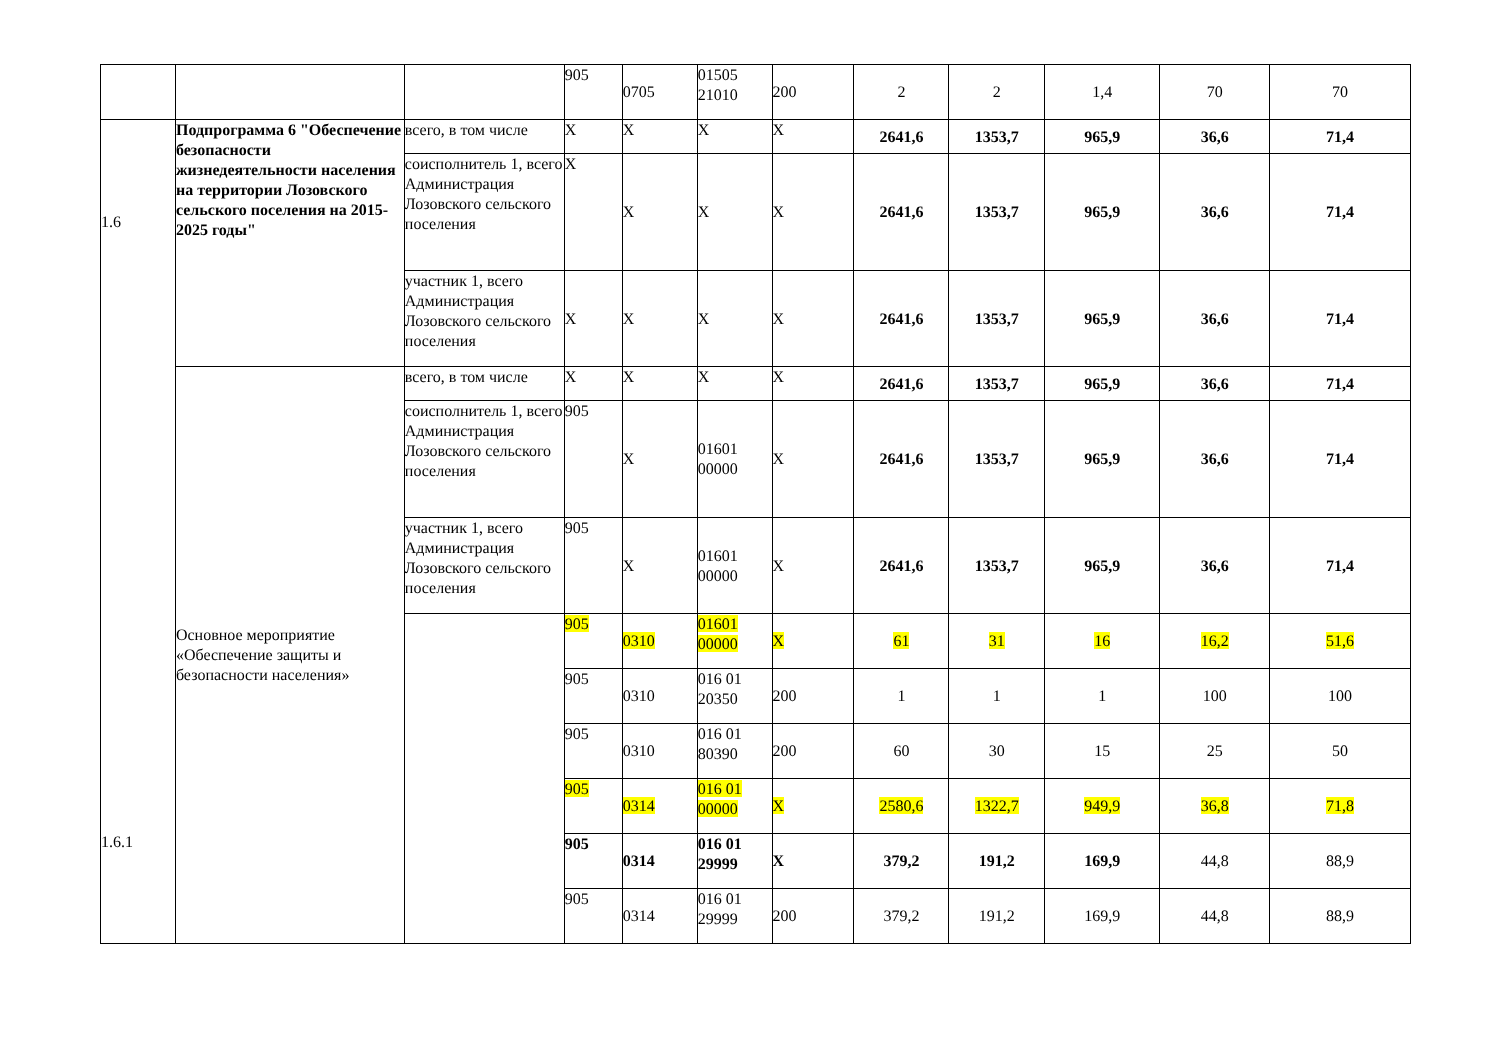| | | | 905 | 0705 | 01505 21010 | 200 | 2 | 2 | 1,4 | 70 | 70 |
| 1.6 1.6.1 | Подпрограмма 6 "Обеспечение безопасности жизнедеятельности населения на территории Лозовского сельского поселения на 2015-2025 годы" | всего, в том числе | Х | Х | Х | Х | 2641,6 | 1353,7 | 965,9 | 36,6 | 71,4 |
| | | соисполнитель 1, всего Администрация Лозовского сельского поселения | Х | Х | Х | Х | 2641,6 | 1353,7 | 965,9 | 36,6 | 71,4 |
| | | участник 1, всего Администрация Лозовского сельского поселения | Х | Х | Х | Х | 2641,6 | 1353,7 | 965,9 | 36,6 | 71,4 |
| | Основное мероприятие «Обеспечение защиты и безопасности населения» | всего, в том числе | Х | Х | Х | Х | 2641,6 | 1353,7 | 965,9 | 36,6 | 71,4 |
| | | соисполнитель 1, всего Администрация Лозовского сельского поселения | 905 | Х | 01601 00000 | Х | 2641,6 | 1353,7 | 965,9 | 36,6 | 71,4 |
| | | участник 1, всего Администрация Лозовского сельского поселения | 905 | Х | 01601 00000 | Х | 2641,6 | 1353,7 | 965,9 | 36,6 | 71,4 |
| | | | 905 | 0310 | 01601 00000 | Х | 61 | 31 | 16 | 16,2 | 51,6 |
| | | | 905 | 0310 | 016 01 20350 | 200 | 1 | 1 | 1 | 100 | 100 |
| | | | 905 | 0310 | 016 01 80390 | 200 | 60 | 30 | 15 | 25 | 50 |
| | | | 905 | 0314 | 016 01 00000 | Х | 2580,6 | 1322,7 | 949,9 | 36,8 | 71,8 |
| | | | 905 | 0314 | 016 01 29999 | Х | 379,2 | 191,2 | 169,9 | 44,8 | 88,9 |
| | | | 905 | 0314 | 016 01 29999 | 200 | 379,2 | 191,2 | 169,9 | 44,8 | 88,9 |